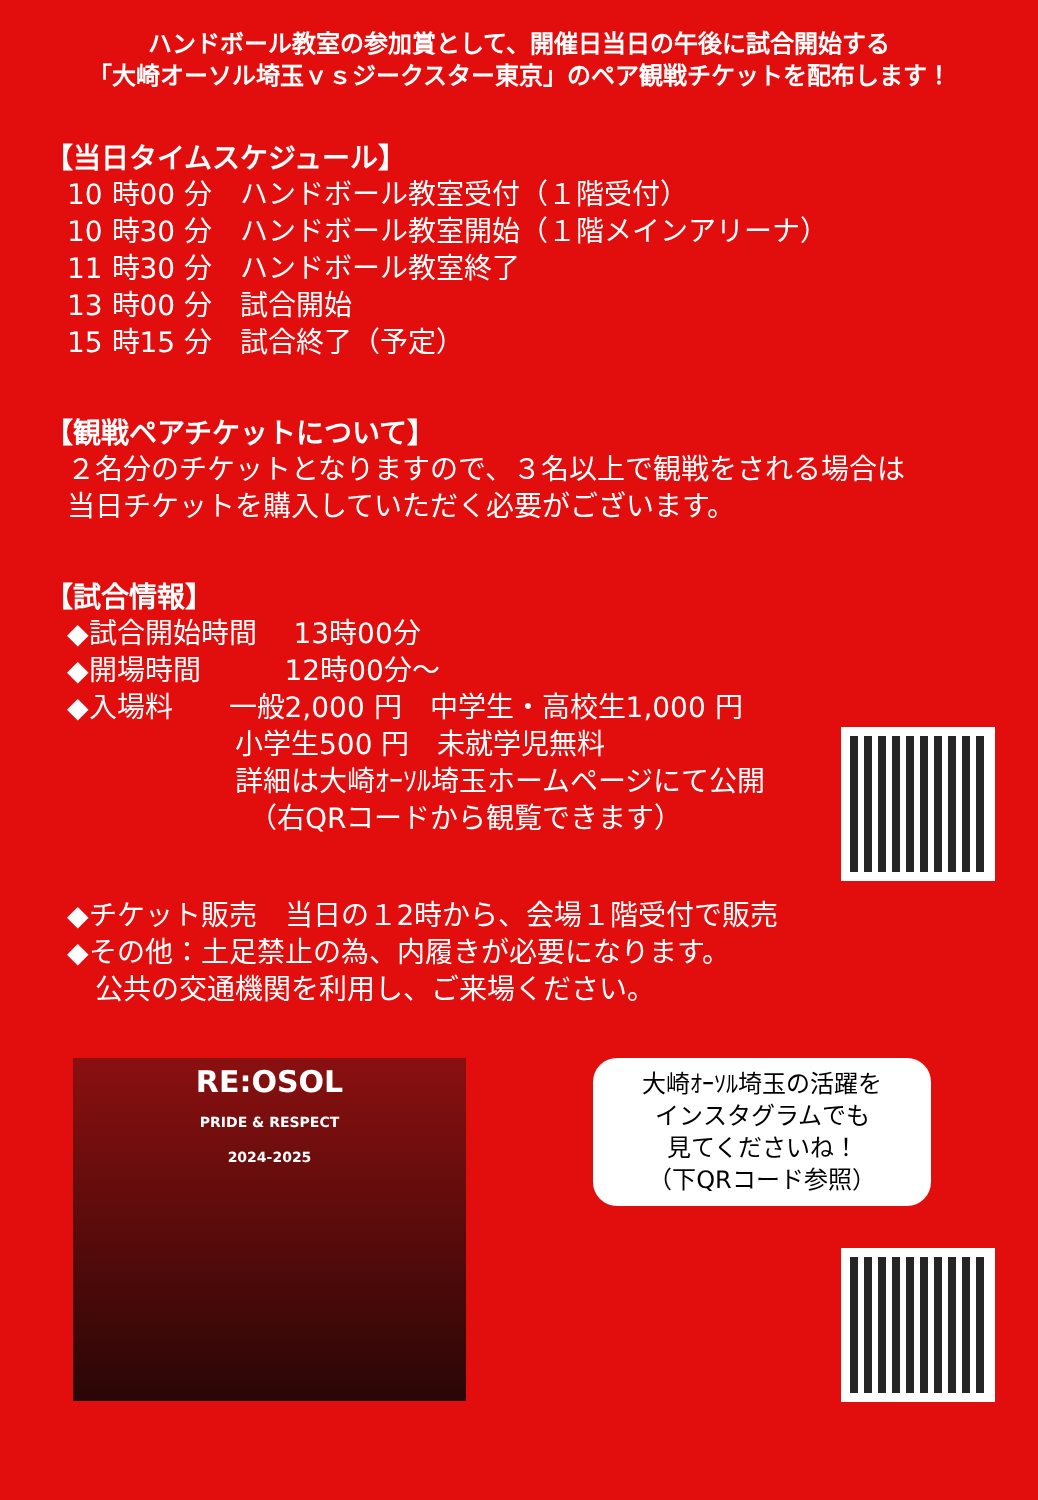ハンドボール教室の参加賞として、開催日当日の午後に試合開始する
「大崎オーソル埼玉ｖｓジークスター東京」のペア観戦チケットを配布します！
【当日タイムスケジュール】
10 時00 分　ハンドボール教室受付（１階受付）
10 時30 分　ハンドボール教室開始（１階メインアリーナ）
11 時30 分　ハンドボール教室終了
13 時00 分　試合開始
15 時15 分　試合終了（予定）
【観戦ペアチケットについて】
２名分のチケットとなりますので、３名以上で観戦をされる場合は
当日チケットを購入していただく必要がございます。
【試合情報】
◆試合開始時間　 13時00分
◆開場時間　　　12時00分～
◆入場料　　一般2,000 円　中学生・高校生1,000 円
　　　　　　小学生500 円　未就学児無料
　　　　　　詳細は大崎ｵｰｿﾙ埼玉ホームページにて公開
　　　　　　　（右QRコードから観覧できます）
◆チケット販売　当日の１2時から、会場１階受付で販売
◆その他：土足禁止の為、内履きが必要になります。
　公共の交通機関を利用し、ご来場ください。
RE:OSOL
PRIDE & RESPECT
2024-2025
大崎ｵｰｿﾙ埼玉の活躍を
インスタグラムでも
見てくださいね！
（下QRコード参照）